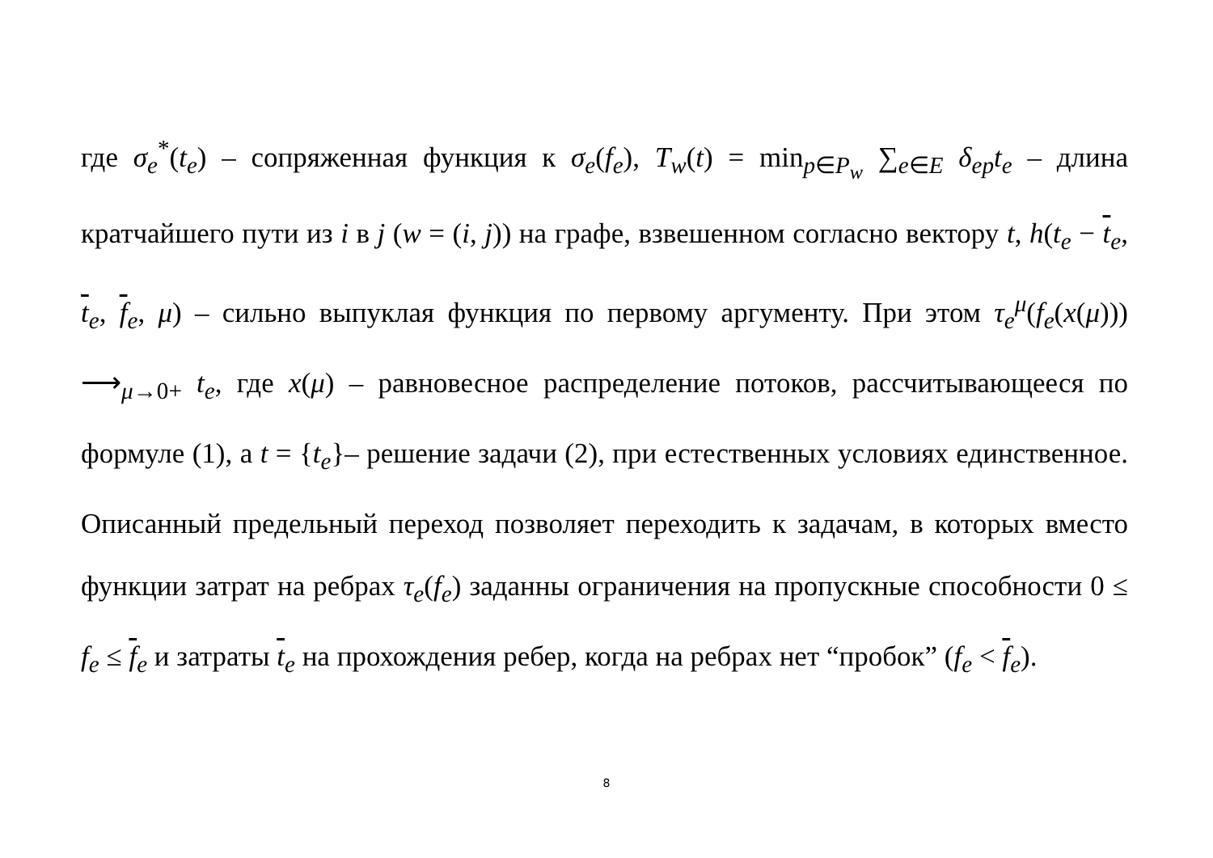где σ<sub>e</sub><sup>*</sup>(t<sub>e</sub>) – сопряженная функция к σ<sub>e</sub>(f<sub>e</sub>), T<sub>w</sub>(t) = min<sub>p∈P<sub>w</sub></sub> ∑<sub>e∈E</sub> δ<sub>ep</sub>t<sub>e</sub> – длина кратчайшего пути из i в j (w = (i, j)) на графе, взвешенном согласно вектору t, h(t<sub>e</sub> − t<sub>e</sub>, t<sub>e</sub>, f<sub>e</sub>, μ) – сильно выпуклая функция по первому аргументу. При этом τ<sub>e</sub><sup>μ</sup>(f<sub>e</sub>(x(μ))) ⟶<sub>μ→0+</sub> t<sub>e</sub>, где x(μ) – равновесное распределение потоков, рассчитывающееся по формуле (1), а t = {t<sub>e</sub>}– решение задачи (2), при естественных условиях единственное. Описанный предельный переход позволяет переходить к задачам, в которых вместо функции затрат на ребрах τ<sub>e</sub>(f<sub>e</sub>) заданны ограничения на пропускные способности 0 ≤ f<sub>e</sub> ≤ f<sub>e</sub> и затраты t<sub>e</sub> на прохождения ребер, когда на ребрах нет “пробок” (f<sub>e</sub> < f<sub>e</sub>).
8